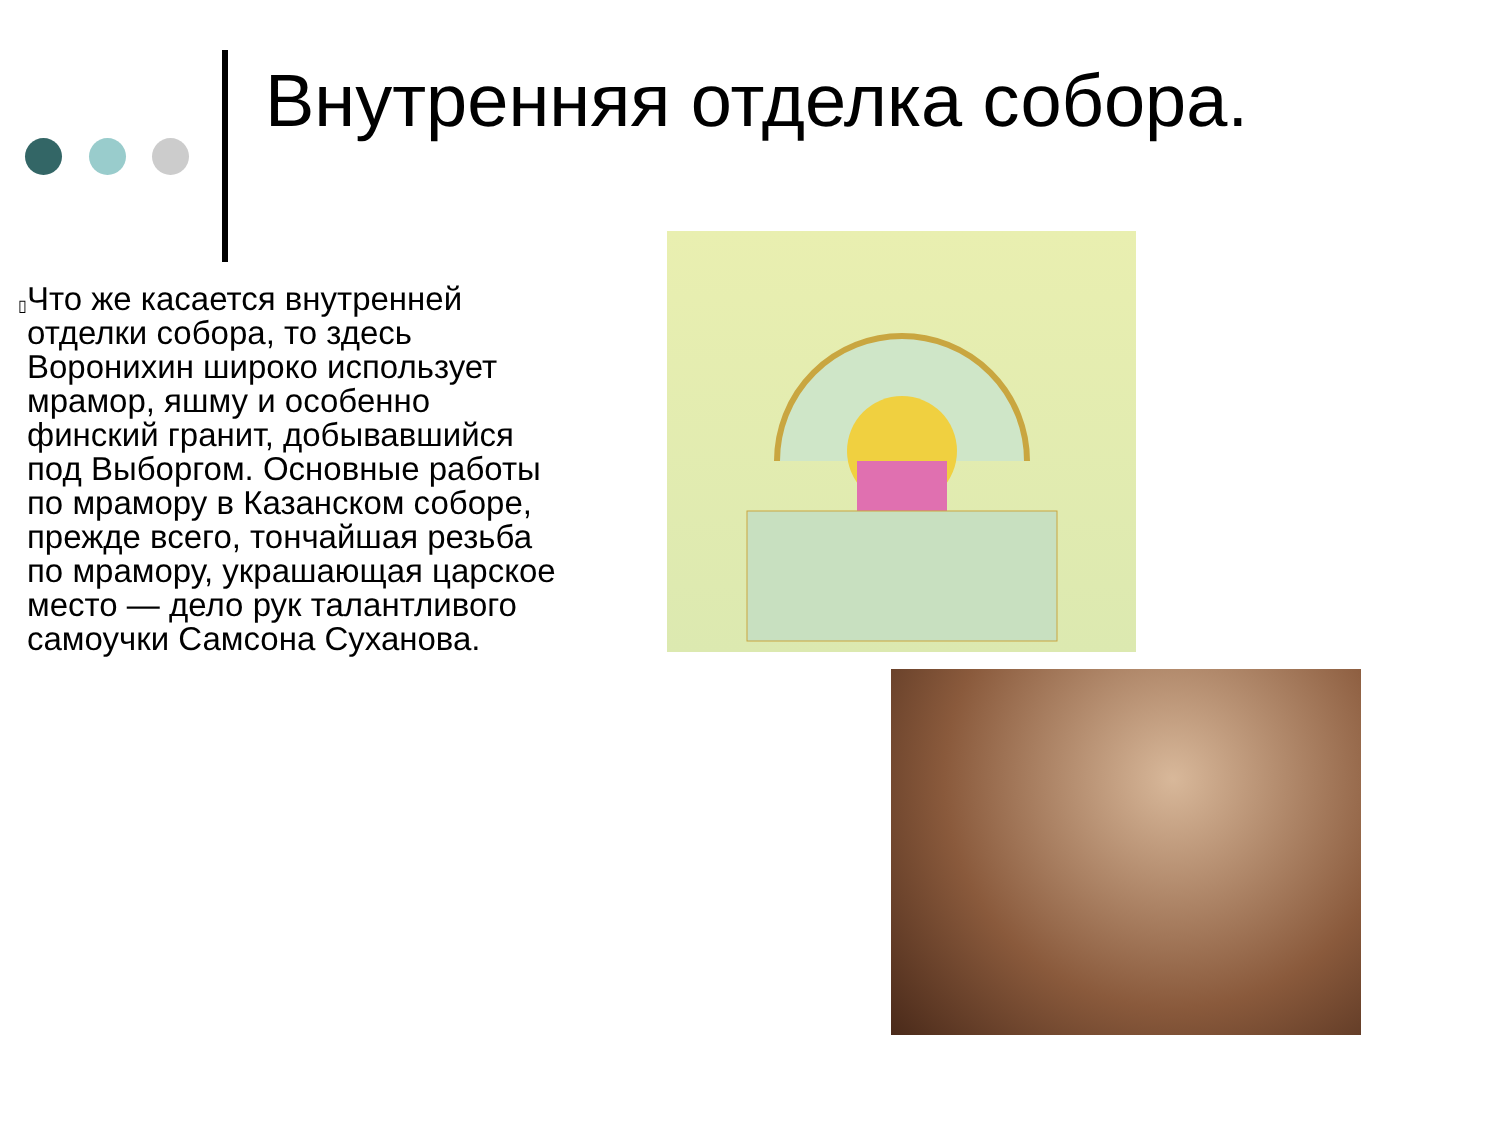Внутренняя отделка собора.
▯
Что же касается внутренней отделки собора, то здесь Воронихин широко использует мрамор, яшму и особенно финский гранит, добывавшийся под Выборгом. Основные работы по мрамору в Казанском соборе, прежде всего, тончайшая резьба по мрамору, украшающая царское место — дело рук талантливого самоучки Самсона Суханова.